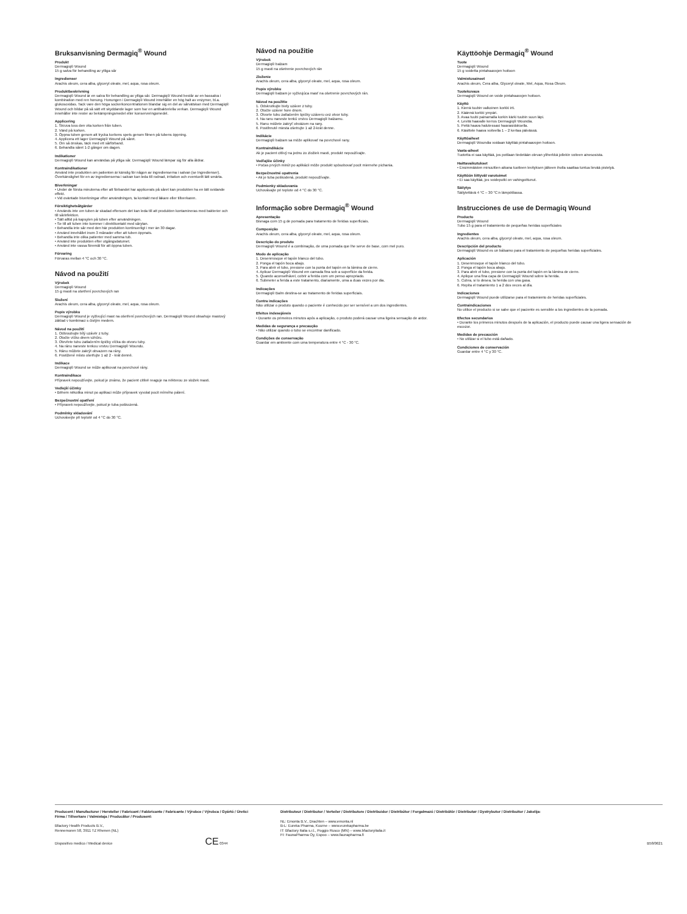Bruksanvisning Dermagiq<sup>®</sup> Wound
Produkt
Dermagiq® Wound
15 g salva för behandling av ytliga sår
Ingredienser
Arachis oleum, cera alba, glyceryl oleate, mel, aqua, rosa oleum.
Produktbeskrivning
Dermagiq® Wound är en salva för behandling av ytliga sår. Dermagiq® Wound består av en bassalva i kombination med ren honung. Honungen i Dermagiq® Wound innehåller en hög halt av enzymer, bl.a. glukosoxidas. Tack vare den höga sockerkoncentrationen blandar sig en del av sårvätskan med Dermagiq® Wound och bildar på så sätt ett skyddande lager som har en antibakteriella verkan. Dermagiq® Wound innehåller inte rester av bekämpningsmedel eller konserveringsmedel.
Applicering
1. Skruva loss den vita korken från tuben.
2. Vänd på korken.
3. Öppna tuben genom att trycka korkens spets genom filmen på tubens öppning.
4. Applicera ett lager Dermagiq® Wound på såret.
5. Om så önskas, täck med ett sårförband.
6. Behandla såret 1-2 gånger om dagen.
Indikationer
Dermagiq® Wound kan användas på ytliga sår. Dermagiq® Wound lämpar sig för alla åldrar.
Kontraindikationer
Använd inte produkten om patienten är känslig för någon av ingredienserna i salvan (se Ingredienser). Överkänslighet för en av ingredienserna i salvan kan leda till rodnad, irritation och eventuellt lätt smärta.
Biverkningar
• Under de första minuterna efter att förbandet har applicerats på såret kan produkten ha en lätt svidande effekt.
• Vid oväntade biverkningar efter användningen, ta kontakt med läkare eller tillverkaren.
Försiktighetsåtgärder
• Används inte om tuben är skadad eftersom det kan leda till att produkten kontamineras med bakterier och till sårinfektion.
• Sätt alltid på kapsylen på tuben efter användningen.
• Se till att tuben inte kommer i direktkontakt med sårytan.
• Behandla inte sår med den här produkten kontinuerligt i mer än 30 dagar.
• Använd innehållet inom 3 månader efter att tuben öppnats.
• Behandla inte olika patienter med samma tub.
• Använd inte produkten efter utgångsdatumet.
• Använd inte vassa föremål för att öppna tuben.
Förvaring
Förvaras mellan 4 °C och 30 °C.
Návod na použití
Výrobek
Dermagiq® Wound
15 g masti na ošetření povrchových ran
Složení
Arachis oleum, cera alba, glyceryl oleate, mel, aqua, rosa oleum.
Popis výrobku
Dermagiq® Wound je vyživující mast na ošetření povrchových ran. Dermagiq® Wound obsahuje mastový základ v kombinaci s čistým medem.
Návod na použití
1. Odšroubujte bílý uzávěr z tuby.
2. Otočte víčko dnem vzhůru.
3. Otevřete tubu zatlačením špičky víčka do otvoru tuby.
4. Na ránu naneste tenkou vrstvu Dermagiq® Woundu.
5. Ránu můžete zakrýt obvazem na rány.
6. Postižené místo ošetřujte 1 až 2 - krát denně.
Indikace
Dermagiq® Wound se může aplikovat na povrchové rány.
Kontraindikace
Přípravek nepoužívejte, pokud je známo, že pacient citlivě reaguje na některou ze složek masti.
Vedlejší účinky
• Během několika minut po aplikaci může přípravek vyvolat pocit mírného pálení.
Bezpečnostní opatření
• Přípravek nepoužívejte, pokud je tuba poškozená.
Podmínky skladování
Uchovávejte při teplotě od 4 °C do 30 °C.
Návod na použitie
Výrobok
Dermagiq® balzam
15 g masti na ošetrenie povrchových rán
Zloženie
Arachis oleum, cera alba, glyceryl oleate, mel, aqua, rosa oleum.
Popis výrobku
Dermagiq® balzam je vyživujúca masť na ošetrenie povrchových rán.
Návod na použitie
1. Odskrutkujte biely uzáver z tuby.
2. Otočte uzáver hore dnom.
3. Otvorte tubu zatlačením špičky uzáveru cez otvor tuby.
4. Na ranu naneste tenkú vrstvu Dermagiq® balzamu.
5. Ranu môžete zakryť obväzom na rany.
6. Postihnuté miesta ošetrujte 1 až 2-krát denne.
Indikácie
Dermagiq® balzam sa môže aplikovať na povrchové rany.
Kontraindikácie
Ak je pacient citlivý na jednu zo zložiek masti, produkt nepoužívajte.
Vedľajšie účinky
• Počas prvých minút po aplikácii môže produkt spôsobovať pocit miernehe pichania.
Bezpečnostné opatrenia
• Ak je tuba poškodená, produkt nepoužívajte.
Podmienky skladovania
Uchovávajte pri teplote od 4 °C do 30 °C.
Informação sobre Dermagiq<sup>®</sup> Wound
Apresentação
Bisnaga com 15 g de pomada para tratamento de feridas superficiais.
Composição
Arachis oleum, cera alba, glyceryl oleate, mel, aqua, rosa oleum.
Descrição do produto
Dermagiq® Wound é a combinação, de uma pomada que lhe serve de base, com mel puro.
Modo de aplicação
1. Desenrrosque el tapón blanco del tubo.
2. Ponga el tapón boca abajo.
3. Para abrir el tubo, presione con la punta del tapón en la lámina de cierre.
4. Aplicar Dermagiq® Wound em camada fina sob a superfície da ferida.
5. Quando aconselhável, cobrir a ferida com um penso apropriado.
6. Submeter a ferida a este tratamento, diariamente, uma a duas vezes por dia.
Indicações
Dermagiq® Balm destina-se ao tratamento de feridas superficiais.
Contra indicações
Não utilizar o produto quando o paciente é conhecido por ser sensível a um dos ingredientes.
Efeitos indesejáveis
• Durante os primeiros minutos após a aplicação, o produto poderá causar uma ligeira sensação de ardor.
Medidas de segurança e precaução
• Não utilizar quando o tubo se encontrar danificado.
Condições de conservação
Guardar em ambiente com uma temperatura entre 4 °C - 30 °C.
Käyttöohje Dermagiq<sup>®</sup> Wound
Tuote
Dermagiq® Wound
15 g voidetta pintahaavojen hoitoon
Valmistusaineet
Arachis oleum, Cera alba, Glyceryl oleate, Mel, Aqua, Rosa Oleum.
Tuotekuvaus
Dermagiq® Wound on voide pintahaavojen hoitoon.
Käyttö
1. Kierrä tuubin valkoinen korkki irti.
2. Käännä korkki ympäri.
3. Avaa tuubi painamalla korkin kärki tuubin suun läpi.
4. Levitä haavalle kerros Dermagiq® Woundia.
5. Peitä haava halutessasi haavasidoksella.
6. Käsittele haava voiteella 1 – 2 kertaa päivässä.
Käyttöaiheet
Dermagiq® Woundia voidaan käyttää pintahaavojen hoitoon.
Vasta-aiheet
Tuotetta ei saa käyttää, jos potilaan tiedetään olevan yliherkkä jollekin voiteen ainesosista.
Haittavaikutukset
• Ensimmäisten minuuttien aikana tuotteen levityksen jälkeen iholla saattaa tuntua lievää pistelyä.
Käyttöön liittyvät varotoimet
• Ei saa käyttää, jos voideputki on vahingoittunut.
Säilytys
Säilytettävä 4 °C – 30 °C:n lämpötilassa.
Instrucciones de use de Dermagiq Wound
Producto
Dermagiq® Wound
Tubo 15 g para el tratamiento de pequeñas heridas superficiales
Ingredientes
Arachis oleum, cera alba, glyceryl oleate, mel, aqua, rosa oleum.
Descripción del producto
Dermagiq® Wound es un bálsamo para el tratamiento de pequeñas heridas superficiales.
Aplicación
1. Desenrrosque el tapón blanco del tubo.
2. Ponga el tapón boca abajo.
3. Para abrir el tubo, presione con la punta del tapón en la lámina de cierre.
4. Aplique una fina capa de Dermagiq® Wound sobre la herida.
5. Cubra, si lo desea, la herida con una gasa.
6. Repita el tratamiento 1 a 2 dos veces al día.
Indicaciones
Dermagiq® Wound puede utilizarse para el tratamiento de heridas superficiales.
Contraindicaciones
No utilice el producto si se sabe que el paciente es sensible a los ingredientes de la pomada.
Efectos secundarios
• Durante los primeros minutos después de la aplicación, el producto puede causar una ligera sensación de escozor.
Medidas de precaución
• No utilizar si el tubo está dañado.
Condiciones de conservación
Guardar entre 4 °C y 30 °C.
Producent / Manufacturer / Hersteller / Fabricant / Fabbricante / Fabricante / Výrobce / Výrobca / Gyártó / Üretici Firma / Tillverkare / Valmistaja / Producător / Produsent:
Bfactory Health Products B.V.,
Rennemoren 58, 3911 TZ Rhenen (NL)
Dispositivo medico / Medical device CE 0344
Distributeur / Distributor / Verteiler / Distributore / Distribuidor / Distribútor / Forgalmazó / Distribütör / Distributør / Dystrybutor / Distribuitor / Jakelija:
NL: Emonta B.V., Drachten – www.emonta.nl
B-L: Eureka Pharma, Kuurne – www.eurekapharma.be
IT: Bfactory Italia s.r.l., Poggio Rusco (MN) – www.bfactoryitalia.it
FI: FaunaPharma Oy, Espoo – www.faunapharma.fi
B58/0621